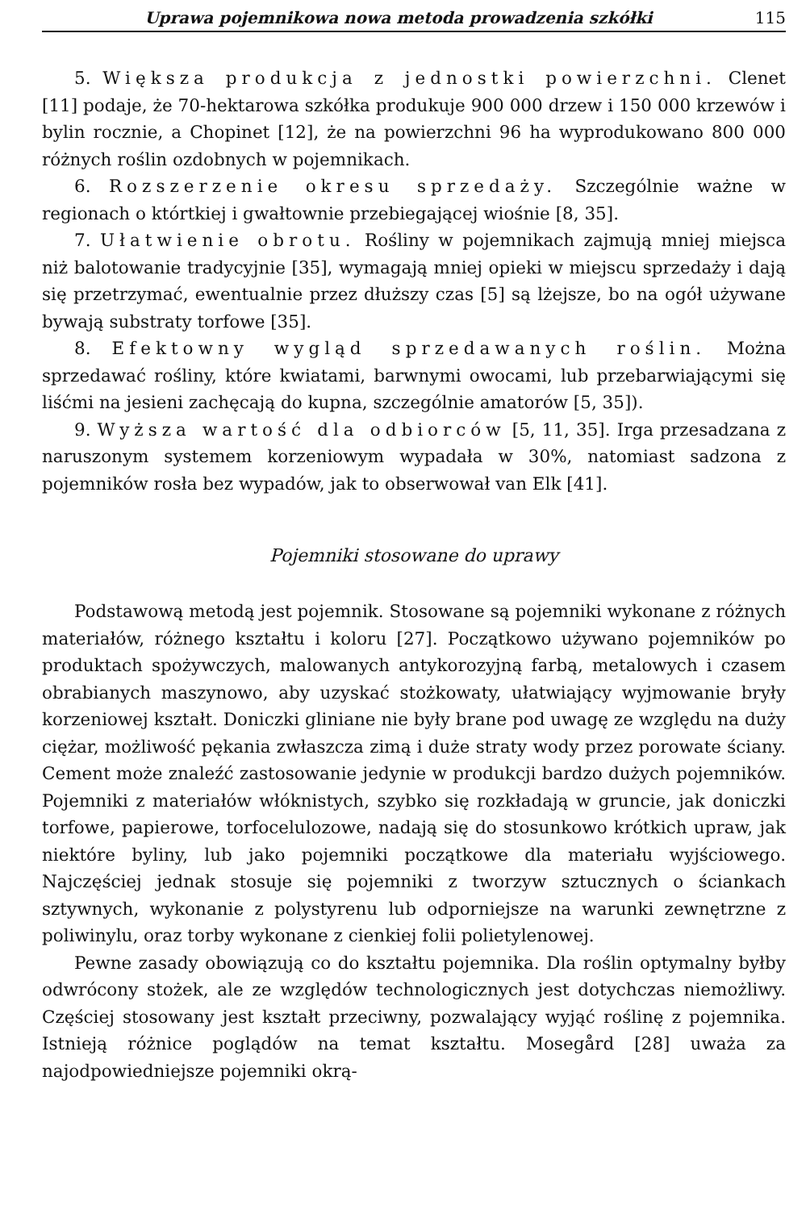Uprawa pojemnikowa nowa metoda prowadzenia szkółki 115
5. Większa produkcja z jednostki powierzchni. Clenet [11] podaje, że 70-hektarowa szkółka produkuje 900 000 drzew i 150 000 krzewów i bylin rocznie, a Chopinet [12], że na powierzchni 96 ha wyprodukowano 800 000 różnych roślin ozdobnych w pojemnikach.
6. Rozszerzenie okresu sprzedaży. Szczególnie ważne w regionach o którtkiej i gwałtownie przebiegającej wiośnie [8, 35].
7. Ułatwienie obrotu. Rośliny w pojemnikach zajmują mniej miejsca niż balotowanie tradycyjnie [35], wymagają mniej opieki w miejscu sprzedaży i dają się przetrzymać, ewentualnie przez dłuższy czas [5] są lżejsze, bo na ogół używane bywają substraty torfowe [35].
8. Efektowny wygląd sprzedawanych roślin. Można sprzedawać rośliny, które kwiatami, barwnymi owocami, lub przebarwiającymi się liśćmi na jesieni zachęcają do kupna, szczególnie amatorów [5, 35]).
9. Wyższa wartość dla odbiorców [5, 11, 35]. Irga przesadzana z naruszonym systemem korzeniowym wypadała w 30%, natomiast sadzona z pojemników rosła bez wypadów, jak to obserwował van Elk [41].
Pojemniki stosowane do uprawy
Podstawową metodą jest pojemnik. Stosowane są pojemniki wykonane z różnych materiałów, różnego kształtu i koloru [27]. Początkowo używano pojemników po produktach spożywczych, malowanych antykorozyjną farbą, metalowych i czasem obrabianych maszynowo, aby uzyskać stożkowaty, ułatwiający wyjmowanie bryły korzeniowej kształt. Doniczki gliniane nie były brane pod uwagę ze względu na duży ciężar, możliwość pękania zwłaszcza zimą i duże straty wody przez porowate ściany. Cement może znaleźć zastosowanie jedynie w produkcji bardzo dużych pojemników. Pojemniki z materiałów włóknistych, szybko się rozkładają w gruncie, jak doniczki torfowe, papierowe, torfocelulozowe, nadają się do stosunkowo krótkich upraw, jak niektóre byliny, lub jako pojemniki początkowe dla materiału wyjściowego. Najczęściej jednak stosuje się pojemniki z tworzyw sztucznych o ściankach sztywnych, wykonanie z polystyrenu lub odporniejsze na warunki zewnętrzne z poliwinylu, oraz torby wykonane z cienkiej folii polietylenowej.
Pewne zasady obowiązują co do kształtu pojemnika. Dla roślin optymalny byłby odwrócony stożek, ale ze względów technologicznych jest dotychczas niemożliwy. Częściej stosowany jest kształt przeciwny, pozwalający wyjąć roślinę z pojemnika. Istnieją różnice poglądów na temat kształtu. Mosegård [28] uważa za najodpowiedniejsze pojemniki okrą-